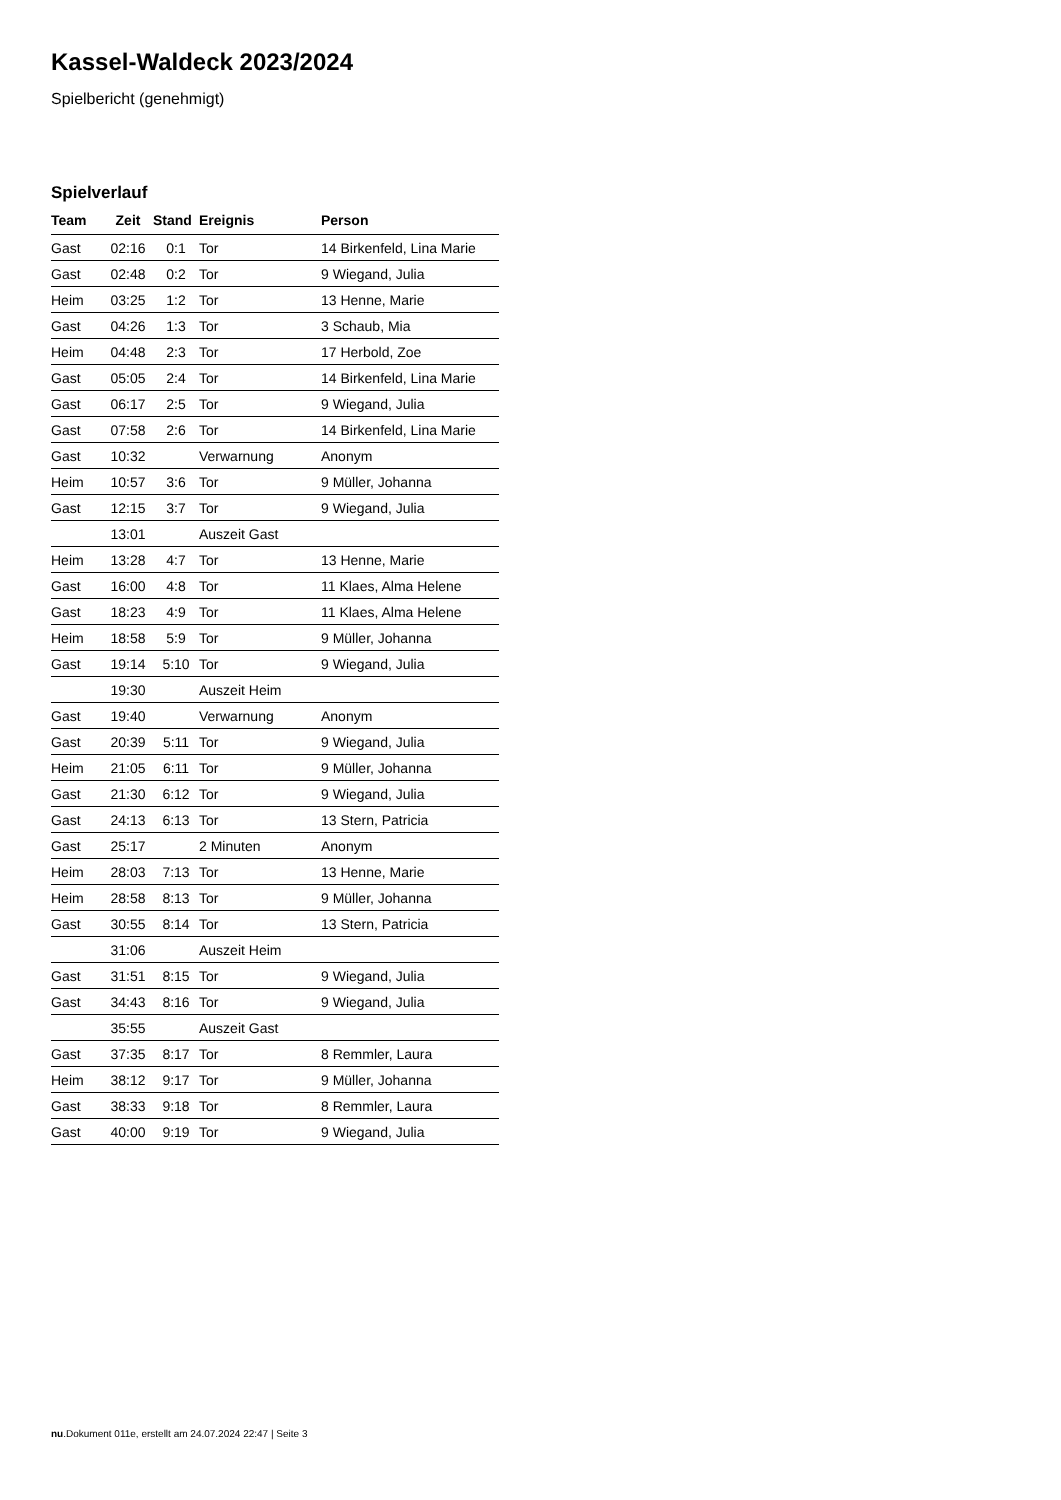Kassel-Waldeck 2023/2024
Spielbericht (genehmigt)
Spielverlauf
| Team | Zeit | Stand | Ereignis | Person |
| --- | --- | --- | --- | --- |
| Gast | 02:16 | 0:1 | Tor | 14 Birkenfeld, Lina Marie |
| Gast | 02:48 | 0:2 | Tor | 9 Wiegand, Julia |
| Heim | 03:25 | 1:2 | Tor | 13 Henne, Marie |
| Gast | 04:26 | 1:3 | Tor | 3 Schaub, Mia |
| Heim | 04:48 | 2:3 | Tor | 17 Herbold, Zoe |
| Gast | 05:05 | 2:4 | Tor | 14 Birkenfeld, Lina Marie |
| Gast | 06:17 | 2:5 | Tor | 9 Wiegand, Julia |
| Gast | 07:58 | 2:6 | Tor | 14 Birkenfeld, Lina Marie |
| Gast | 10:32 | | Verwarnung | Anonym |
| Heim | 10:57 | 3:6 | Tor | 9 Müller, Johanna |
| Gast | 12:15 | 3:7 | Tor | 9 Wiegand, Julia |
| | 13:01 | | Auszeit Gast | |
| Heim | 13:28 | 4:7 | Tor | 13 Henne, Marie |
| Gast | 16:00 | 4:8 | Tor | 11 Klaes, Alma Helene |
| Gast | 18:23 | 4:9 | Tor | 11 Klaes, Alma Helene |
| Heim | 18:58 | 5:9 | Tor | 9 Müller, Johanna |
| Gast | 19:14 | 5:10 | Tor | 9 Wiegand, Julia |
| | 19:30 | | Auszeit Heim | |
| Gast | 19:40 | | Verwarnung | Anonym |
| Gast | 20:39 | 5:11 | Tor | 9 Wiegand, Julia |
| Heim | 21:05 | 6:11 | Tor | 9 Müller, Johanna |
| Gast | 21:30 | 6:12 | Tor | 9 Wiegand, Julia |
| Gast | 24:13 | 6:13 | Tor | 13 Stern, Patricia |
| Gast | 25:17 | | 2 Minuten | Anonym |
| Heim | 28:03 | 7:13 | Tor | 13 Henne, Marie |
| Heim | 28:58 | 8:13 | Tor | 9 Müller, Johanna |
| Gast | 30:55 | 8:14 | Tor | 13 Stern, Patricia |
| | 31:06 | | Auszeit Heim | |
| Gast | 31:51 | 8:15 | Tor | 9 Wiegand, Julia |
| Gast | 34:43 | 8:16 | Tor | 9 Wiegand, Julia |
| | 35:55 | | Auszeit Gast | |
| Gast | 37:35 | 8:17 | Tor | 8 Remmler, Laura |
| Heim | 38:12 | 9:17 | Tor | 9 Müller, Johanna |
| Gast | 38:33 | 9:18 | Tor | 8 Remmler, Laura |
| Gast | 40:00 | 9:19 | Tor | 9 Wiegand, Julia |
nu.Dokument 011e, erstellt am 24.07.2024 22:47 | Seite 3